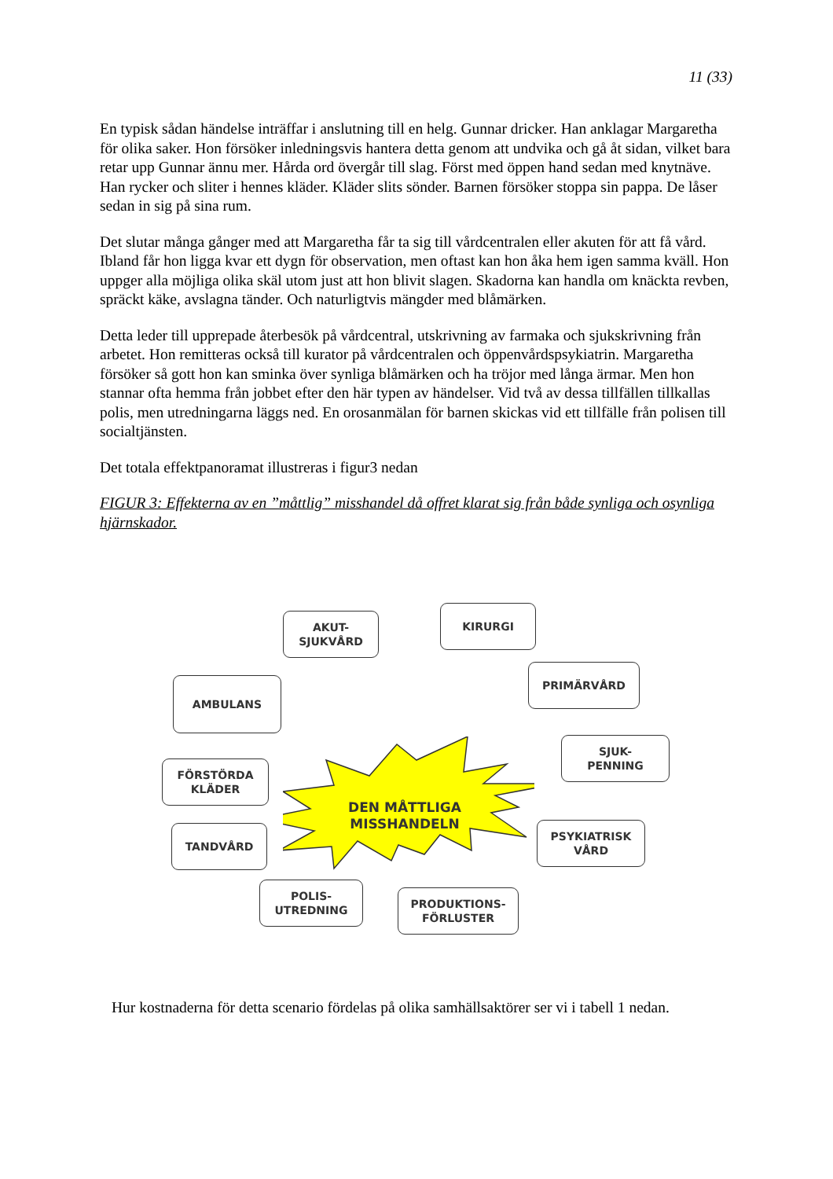11 (33)
En typisk sådan händelse inträffar i anslutning till en helg. Gunnar dricker. Han anklagar Margaretha för olika saker. Hon försöker inledningsvis hantera detta genom att undvika och gå åt sidan, vilket bara retar upp Gunnar ännu mer. Hårda ord övergår till slag. Först med öppen hand sedan med knytnäve. Han rycker och sliter i hennes kläder. Kläder slits sönder. Barnen försöker stoppa sin pappa. De låser sedan in sig på sina rum.
Det slutar många gånger med att Margaretha får ta sig till vårdcentralen eller akuten för att få vård. Ibland får hon ligga kvar ett dygn för observation, men oftast kan hon åka hem igen samma kväll. Hon uppger alla möjliga olika skäl utom just att hon blivit slagen. Skadorna kan handla om knäckta revben, spräckt käke, avslagna tänder. Och naturligtvis mängder med blåmärken.
Detta leder till upprepade återbesök på vårdcentral, utskrivning av farmaka och sjukskrivning från arbetet. Hon remitteras också till kurator på vårdcentralen och öppenvårdspsykiatrin. Margaretha försöker så gott hon kan sminka över synliga blåmärken och ha tröjor med långa ärmar. Men hon stannar ofta hemma från jobbet efter den här typen av händelser. Vid två av dessa tillfällen tillkallas polis, men utredningarna läggs ned. En orosanmälan för barnen skickas vid ett tillfälle från polisen till socialtjänsten.
Det totala effektpanoramat illustreras i figur3 nedan
FIGUR 3: Effekterna av en ”måttlig” misshandel då offret klarat sig från både synliga och osynliga hjärnskador.
DEN MÅTTLIGA MISSHANDELN
AKUT-
SJUKVÅRD
KIRURGI
PRIMÄRVÅRD
AMBULANS
SJUK-
PENNING
FÖRSTÖRDA
KLÄDER
TANDVÅRD
PSYKIATRISK
VÅRD
POLIS-
UTREDNING
PRODUKTIONS-
FÖRLUSTER
Hur kostnaderna för detta scenario fördelas på olika samhällsaktörer ser vi i tabell 1 nedan.